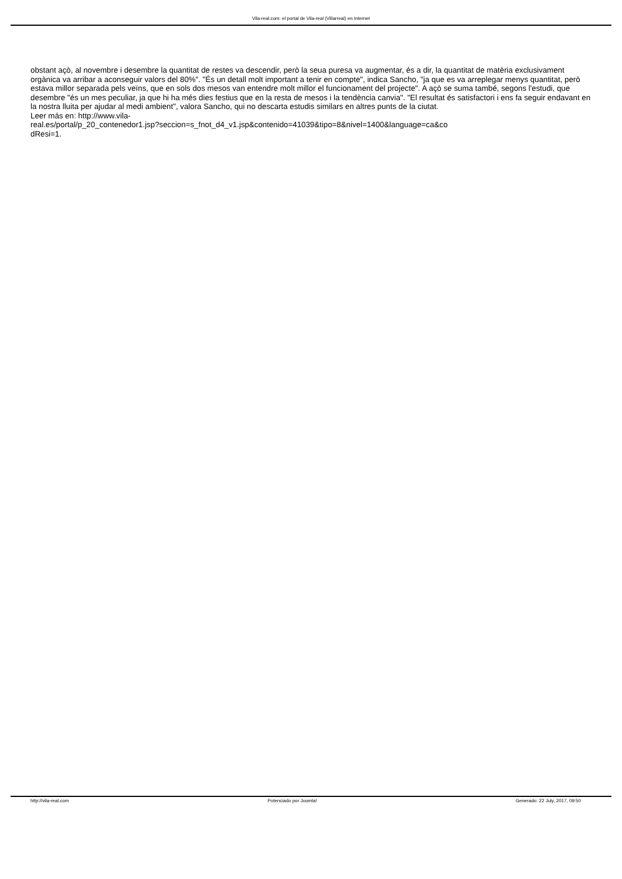Vila-real.com: el portal de Vila-real (Villarreal) en Internet
obstant açò, al novembre i desembre la quantitat de restes va descendir, però la seua puresa va augmentar, és a dir, la quantitat de matèria exclusivament orgànica va arribar a aconseguir valors del 80%". "És un detall molt important a tenir en compte", indica Sancho, "ja que es va arreplegar menys quantitat, però estava millor separada pels veïns, que en sols dos mesos van entendre molt millor el funcionament del projecte". A açò se suma també, segons l'estudi, que desembre "és un mes peculiar, ja que hi ha més dies festius que en la resta de mesos i la tendència canvia". "El resultat és satisfactori i ens fa seguir endavant en la nostra lluita per ajudar al medi ambient", valora Sancho, qui no descarta estudis similars en altres punts de la ciutat.
Leer más en: http://www.vila-
real.es/portal/p_20_contenedor1.jsp?seccion=s_fnot_d4_v1.jsp&contenido=41039&tipo=8&nivel=1400&language=ca&co
dResi=1.
http://vila-real.com Potenciado por Joomla! Generado: 22 July, 2017, 09:50